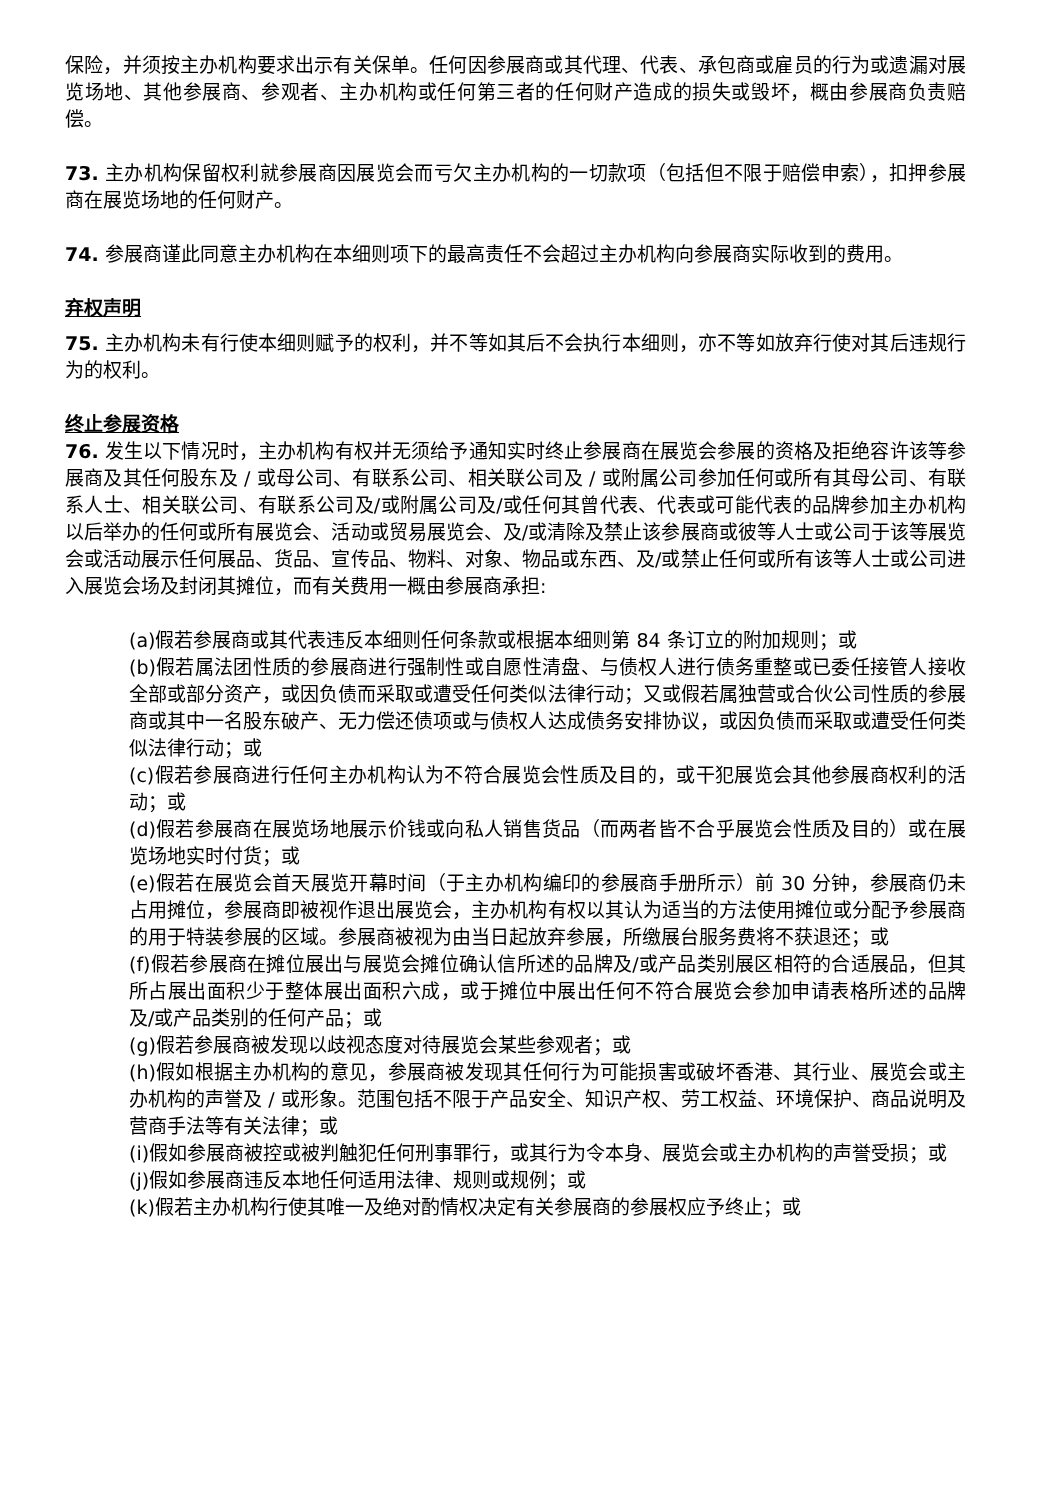保险，并须按主办机构要求出示有关保单。任何因参展商或其代理、代表、承包商或雇员的行为或遗漏对展览场地、其他参展商、参观者、主办机构或任何第三者的任何财产造成的损失或毁坏，概由参展商负责赔偿。
73. 主办机构保留权利就参展商因展览会而亏欠主办机构的一切款项（包括但不限于赔偿申索），扣押参展商在展览场地的任何财产。
74. 参展商谨此同意主办机构在本细则项下的最高责任不会超过主办机构向参展商实际收到的费用。
弃权声明
75. 主办机构未有行使本细则赋予的权利，并不等如其后不会执行本细则，亦不等如放弃行使对其后违规行为的权利。
终止参展资格
76. 发生以下情况时，主办机构有权并无须给予通知实时终止参展商在展览会参展的资格及拒绝容许该等参展商及其任何股东及 / 或母公司、有联系公司、相关联公司及 / 或附属公司参加任何或所有其母公司、有联系人士、相关联公司、有联系公司及/或附属公司及/或任何其曾代表、代表或可能代表的品牌参加主办机构以后举办的任何或所有展览会、活动或贸易展览会、及/或清除及禁止该参展商或彼等人士或公司于该等展览会或活动展示任何展品、货品、宣传品、物料、对象、物品或东西、及/或禁止任何或所有该等人士或公司进入展览会场及封闭其摊位，而有关费用一概由参展商承担:
(a)假若参展商或其代表违反本细则任何条款或根据本细则第 84 条订立的附加规则；或
(b)假若属法团性质的参展商进行强制性或自愿性清盘、与债权人进行债务重整或已委任接管人接收全部或部分资产，或因负债而采取或遭受任何类似法律行动；又或假若属独营或合伙公司性质的参展商或其中一名股东破产、无力偿还债项或与债权人达成债务安排协议，或因负债而采取或遭受任何类似法律行动；或
(c)假若参展商进行任何主办机构认为不符合展览会性质及目的，或干犯展览会其他参展商权利的活动；或
(d)假若参展商在展览场地展示价钱或向私人销售货品（而两者皆不合乎展览会性质及目的）或在展览场地实时付货；或
(e)假若在展览会首天展览开幕时间（于主办机构编印的参展商手册所示）前 30 分钟，参展商仍未占用摊位，参展商即被视作退出展览会，主办机构有权以其认为适当的方法使用摊位或分配予参展商的用于特装参展的区域。参展商被视为由当日起放弃参展，所缴展台服务费将不获退还；或
(f)假若参展商在摊位展出与展览会摊位确认信所述的品牌及/或产品类别展区相符的合适展品，但其所占展出面积少于整体展出面积六成，或于摊位中展出任何不符合展览会参加申请表格所述的品牌及/或产品类别的任何产品；或
(g)假若参展商被发现以歧视态度对待展览会某些参观者；或
(h)假如根据主办机构的意见，参展商被发现其任何行为可能损害或破坏香港、其行业、展览会或主办机构的声誉及 / 或形象。范围包括不限于产品安全、知识产权、劳工权益、环境保护、商品说明及营商手法等有关法律；或
(i)假如参展商被控或被判触犯任何刑事罪行，或其行为令本身、展览会或主办机构的声誉受损；或
(j)假如参展商违反本地任何适用法律、规则或规例；或
(k)假若主办机构行使其唯一及绝对酌情权决定有关参展商的参展权应予终止；或